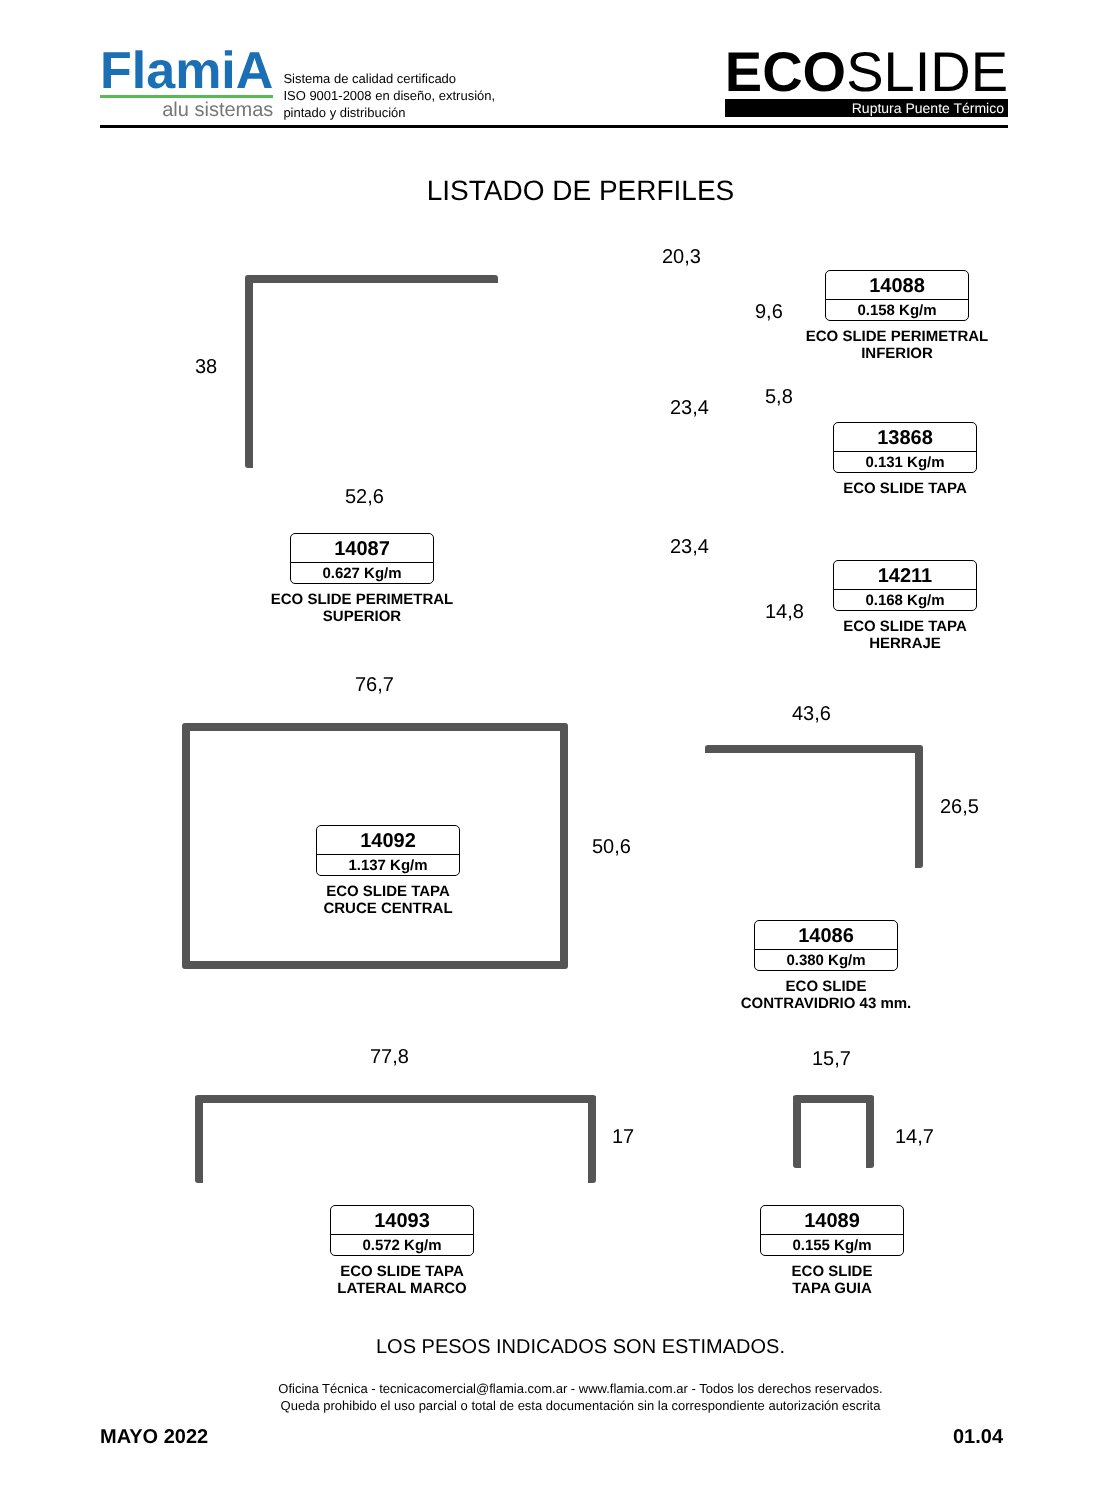FlamiA
alu sistemas
Sistema de calidad certificado
ISO 9001-2008 en diseño, extrusión,
pintado y distribución
ECOSLIDE
Ruptura Puente Térmico
LISTADO DE PERFILES
38
52,6
14087
0.627 Kg/m
ECO SLIDE PERIMETRAL
SUPERIOR
20,3
9,6
14088
0.158 Kg/m
ECO SLIDE PERIMETRAL
INFERIOR
23,4 5,8
13868
0.131 Kg/m
ECO SLIDE TAPA
23,4
14,8
14211
0.168 Kg/m
ECO SLIDE TAPA
HERRAJE
76,7
50,6
14092
1.137 Kg/m
ECO SLIDE TAPA
CRUCE CENTRAL
43,6
26,5
14086
0.380 Kg/m
ECO SLIDE
CONTRAVIDRIO 43 mm.
77,8
17
14093
0.572 Kg/m
ECO SLIDE TAPA
LATERAL MARCO
15,7
14,7
14089
0.155 Kg/m
ECO SLIDE
TAPA GUIA
LOS PESOS INDICADOS SON ESTIMADOS.
Oficina Técnica - tecnicacomercial@flamia.com.ar - www.flamia.com.ar - Todos los derechos reservados.
Queda prohibido el uso parcial o total de esta documentación sin la correspondiente autorización escrita
MAYO 2022 01.04